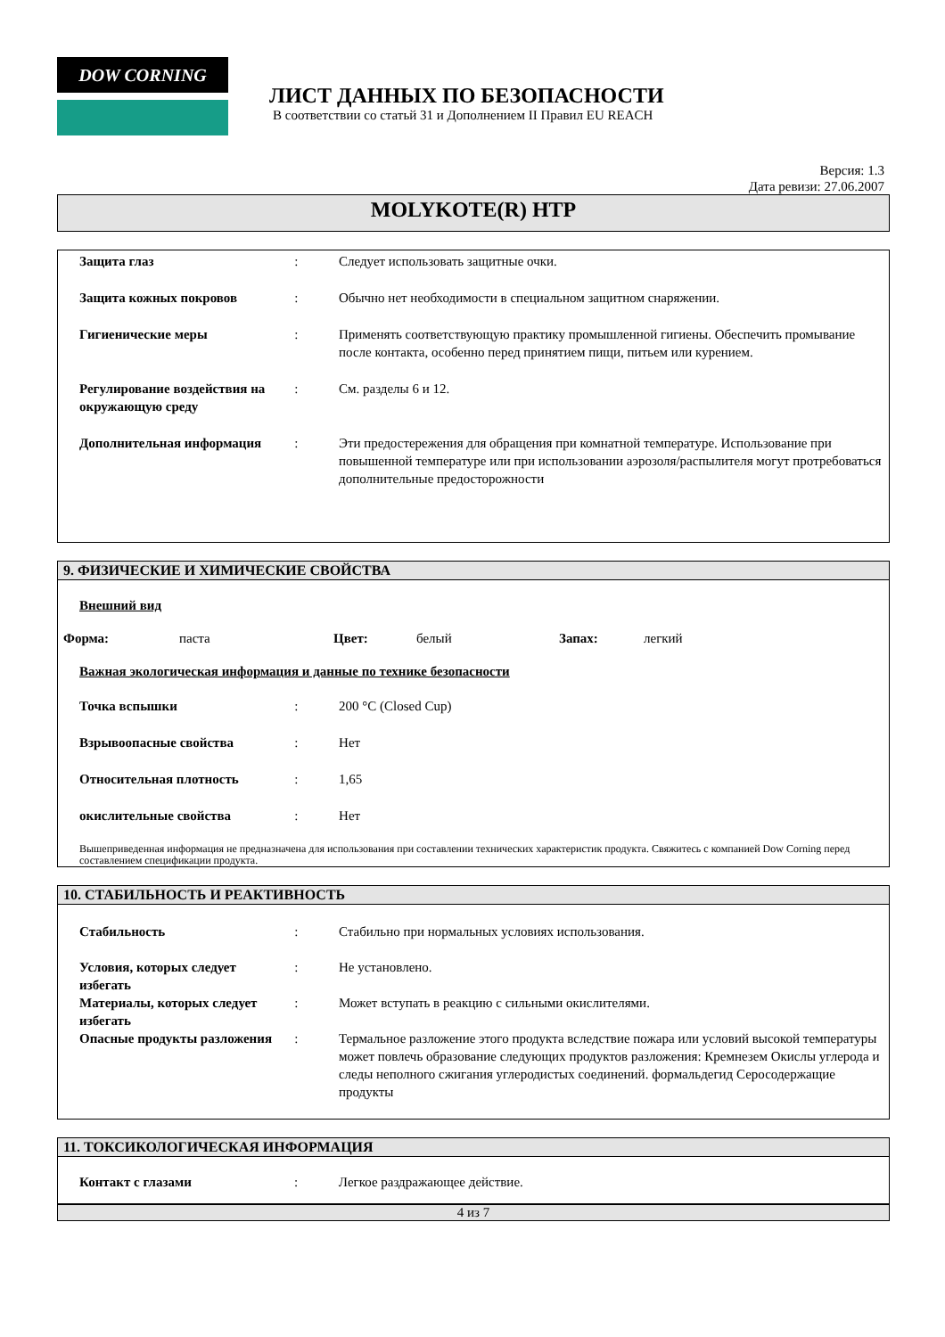DOW CORNING
ЛИСТ ДАННЫХ ПО БЕЗОПАСНОСТИ
В соответствии со статьй 31 и Дополнением II Правил EU REACH
Версия: 1.3
Дата ревизи: 27.06.2007
MOLYKOTE(R) HTP
| Защита глаз | : | Следует использовать защитные очки. |
| Защита кожных покровов | : | Обычно нет необходимости в специальном защитном снаряжении. |
| Гигиенические меры | : | Применять соответствующую практику промышленной гигиены. Обеспечить промывание после контакта, особенно перед принятием пищи, питьем или курением. |
| Регулирование воздействия на окружающую среду | : | См. разделы 6 и 12. |
| Дополнительная информация | : | Эти предостережения для обращения при комнатной температуре. Использование при повышенной температуре или при использовании аэрозоля/распылителя могут протребоваться дополнительные предосторожности |
9. ФИЗИЧЕСКИЕ И ХИМИЧЕСКИЕ СВОЙСТВА
Внешний вид
Форма: паста Цвет: белый Запах: легкий
Важная экологическая информация и данные по технике безопасности
| Точка вспышки | : | 200 °C (Closed Cup) |
| Взрывоопасные свойства | : | Нет |
| Относительная плотность | : | 1,65 |
| окислительные свойства | : | Нет |
Вышеприведенная информация не предназначена для использования при составлении технических характеристик продукта. Свяжитесь с компанией Dow Corning перед составлением спецификации продукта.
10. СТАБИЛЬНОСТЬ И РЕАКТИВНОСТЬ
| Стабильность | : | Стабильно при нормальных условиях использования. |
| Условия, которых следует избегать | : | Не установлено. |
| Материалы, которых следует избегать | : | Может вступать в реакцию с сильными окислителями. |
| Опасные продукты разложения | : | Термальное разложение этого продукта вследствие пожара или условий высокой температуры может повлечь образование следующих продуктов разложения: Кремнезем Окислы углерода и следы неполного сжигания углеродистых соединений. формальдегид Серосодержащие продукты |
11. ТОКСИКОЛОГИЧЕСКАЯ ИНФОРМАЦИЯ
| Контакт с глазами | : | Легкое раздражающее действие. |
4 из 7